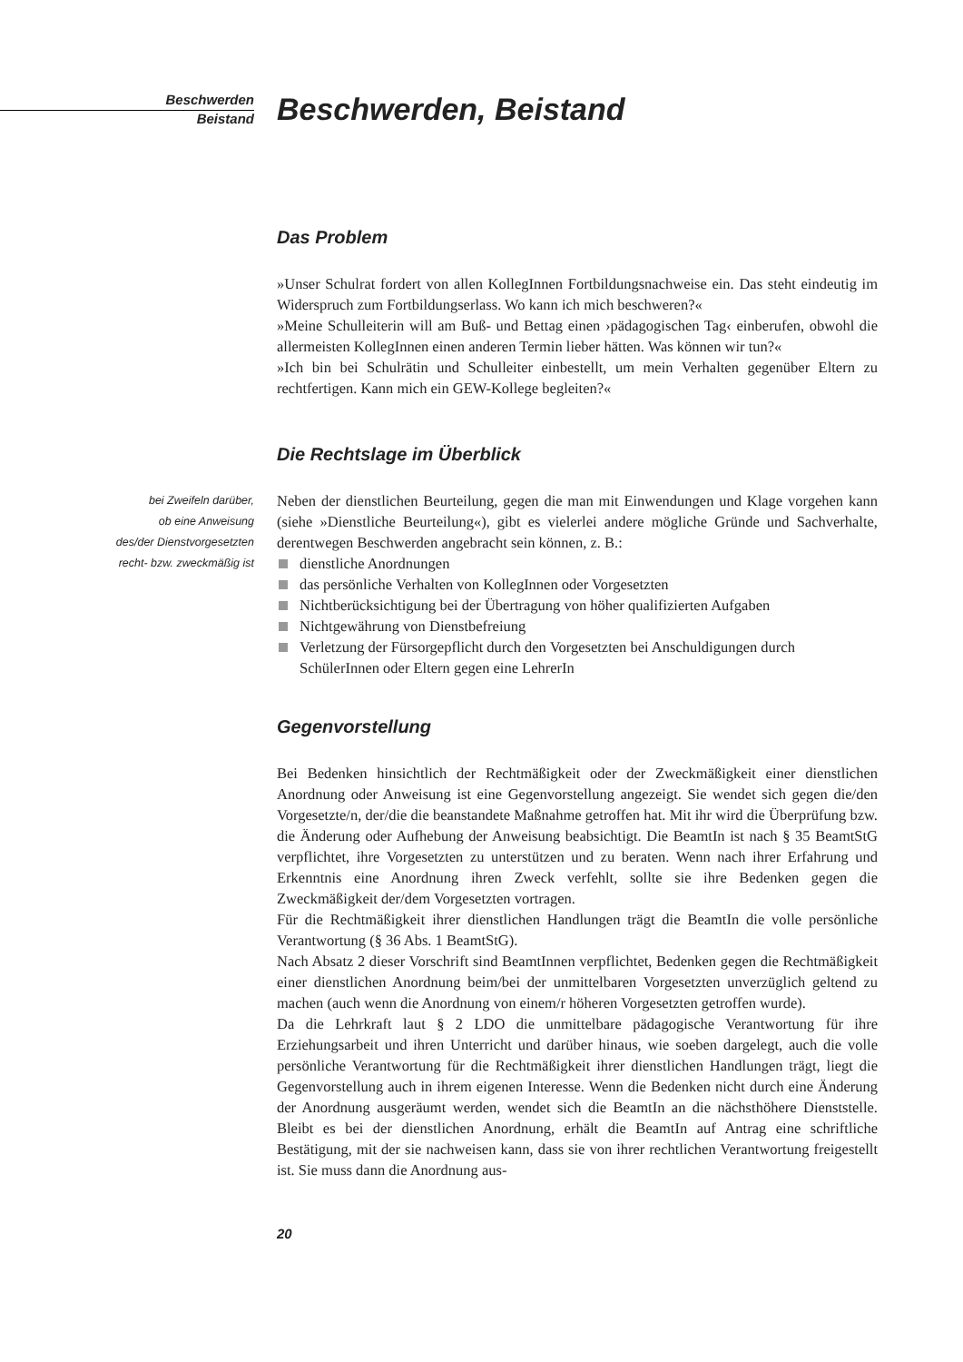Beschwerden
Beistand
Beschwerden, Beistand
Das Problem
»Unser Schulrat fordert von allen KollegInnen Fortbildungsnachweise ein. Das steht eindeutig im Widerspruch zum Fortbildungserlass. Wo kann ich mich beschweren?«
»Meine Schulleiterin will am Buß- und Bettag einen ›pädagogischen Tag‹ einberufen, obwohl die allermeisten KollegInnen einen anderen Termin lieber hätten. Was können wir tun?«
»Ich bin bei Schulrätin und Schulleiter einbestellt, um mein Verhalten gegenüber Eltern zu rechtfertigen. Kann mich ein GEW-Kollege begleiten?«
Die Rechtslage im Überblick
bei Zweifeln darüber,
ob eine Anweisung
des/der Dienstvorgesetzten
recht- bzw. zweckmäßig ist
Neben der dienstlichen Beurteilung, gegen die man mit Einwendungen und Klage vorgehen kann (siehe »Dienstliche Beurteilung«), gibt es vielerlei andere mögliche Gründe und Sachverhalte, derentwegen Beschwerden angebracht sein können, z. B.:
dienstliche Anordnungen
das persönliche Verhalten von KollegInnen oder Vorgesetzten
Nichtberücksichtigung bei der Übertragung von höher qualifizierten Aufgaben
Nichtgewährung von Dienstbefreiung
Verletzung der Fürsorgepflicht durch den Vorgesetzten bei Anschuldigungen durch SchülerInnen oder Eltern gegen eine LehrerIn
Gegenvorstellung
Bei Bedenken hinsichtlich der Rechtmäßigkeit oder der Zweckmäßigkeit einer dienstlichen Anordnung oder Anweisung ist eine Gegenvorstellung angezeigt. Sie wendet sich gegen die/den Vorgesetzte/n, der/die die beanstandete Maßnahme getroffen hat. Mit ihr wird die Überprüfung bzw. die Änderung oder Aufhebung der Anweisung beabsichtigt. Die BeamtIn ist nach § 35 BeamtStG verpflichtet, ihre Vorgesetzten zu unterstützen und zu beraten. Wenn nach ihrer Erfahrung und Erkenntnis eine Anordnung ihren Zweck verfehlt, sollte sie ihre Bedenken gegen die Zweckmäßigkeit der/dem Vorgesetzten vortragen.
Für die Rechtmäßigkeit ihrer dienstlichen Handlungen trägt die BeamtIn die volle persönliche Verantwortung (§ 36 Abs. 1 BeamtStG).
Nach Absatz 2 dieser Vorschrift sind BeamtInnen verpflichtet, Bedenken gegen die Rechtmäßigkeit einer dienstlichen Anordnung beim/bei der unmittelbaren Vorgesetzten unverzüglich geltend zu machen (auch wenn die Anordnung von einem/r höheren Vorgesetzten getroffen wurde).
Da die Lehrkraft laut § 2 LDO die unmittelbare pädagogische Verantwortung für ihre Erziehungsarbeit und ihren Unterricht und darüber hinaus, wie soeben dargelegt, auch die volle persönliche Verantwortung für die Rechtmäßigkeit ihrer dienstlichen Handlungen trägt, liegt die Gegenvorstellung auch in ihrem eigenen Interesse. Wenn die Bedenken nicht durch eine Änderung der Anordnung ausgeräumt werden, wendet sich die BeamtIn an die nächsthöhere Dienststelle. Bleibt es bei der dienstlichen Anordnung, erhält die BeamtIn auf Antrag eine schriftliche Bestätigung, mit der sie nachweisen kann, dass sie von ihrer rechtlichen Verantwortung freigestellt ist. Sie muss dann die Anordnung aus-
20